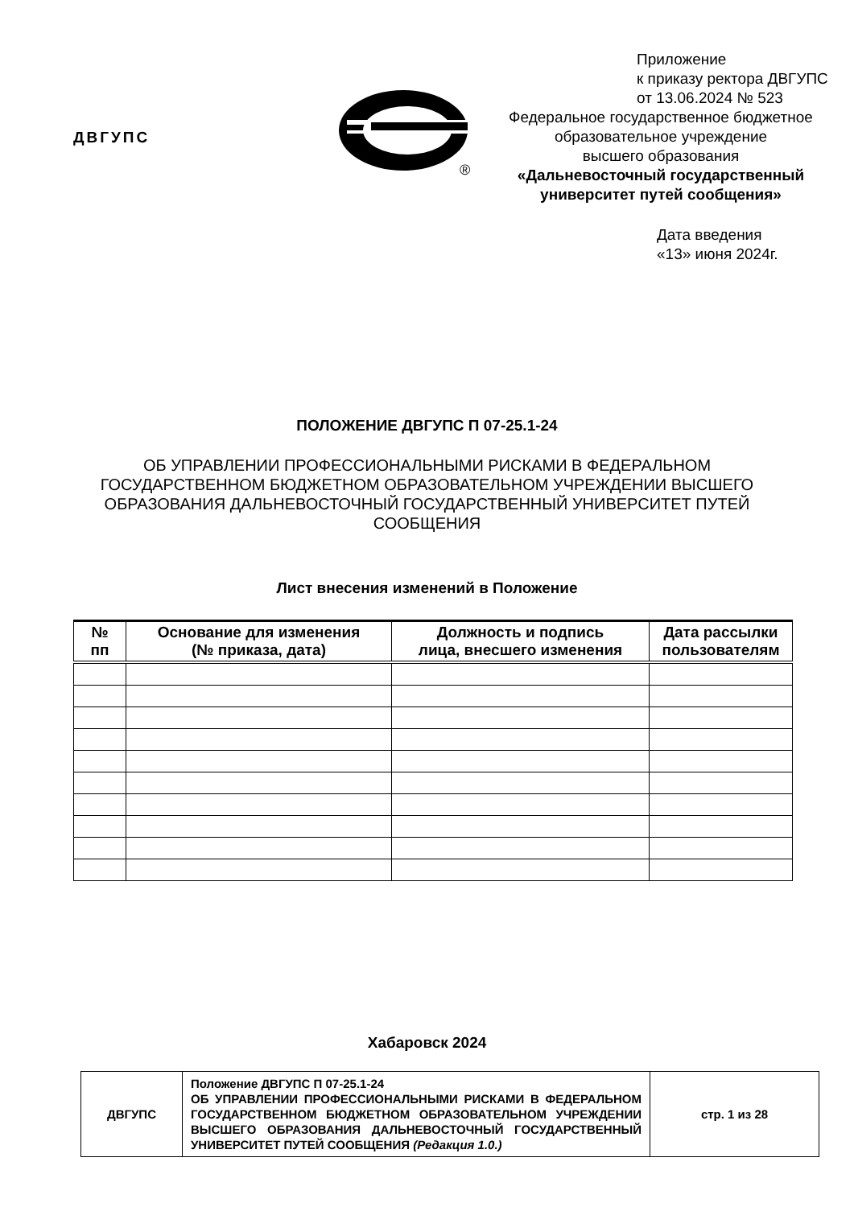ДВГУПС
®
Приложение
к приказу ректора ДВГУПС
от 13.06.2024 № 523
Федеральное государственное бюджетное
образовательное учреждение
высшего образования
«Дальневосточный государственный
университет путей сообщения»
Дата введения
«13» июня 2024г.
ПОЛОЖЕНИЕ ДВГУПС П 07-25.1-24
ОБ УПРАВЛЕНИИ ПРОФЕССИОНАЛЬНЫМИ РИСКАМИ В ФЕДЕРАЛЬНОМ ГОСУДАРСТВЕННОМ БЮДЖЕТНОМ ОБРАЗОВАТЕЛЬНОМ УЧРЕЖДЕНИИ ВЫСШЕГО ОБРАЗОВАНИЯ ДАЛЬНЕВОСТОЧНЫЙ ГОСУДАРСТВЕННЫЙ УНИВЕРСИТЕТ ПУТЕЙ СООБЩЕНИЯ
Лист внесения изменений в Положение
| № пп | Основание для изменения (№ приказа, дата) | Должность и подпись лица, внесшего изменения | Дата рассылки пользователям |
| --- | --- | --- | --- |
Хабаровск 2024
| ДВГУПС | Положение ДВГУПС П 07-25.1-24 ОБ УПРАВЛЕНИИ ПРОФЕССИОНАЛЬНЫМИ РИСКАМИ В ФЕДЕРАЛЬНОМ ГОСУДАРСТВЕННОМ БЮДЖЕТНОМ ОБРАЗОВАТЕЛЬНОМ УЧРЕЖДЕНИИ ВЫСШЕГО ОБРАЗОВАНИЯ ДАЛЬНЕВОСТОЧНЫЙ ГОСУДАРСТВЕННЫЙ УНИВЕРСИТЕТ ПУТЕЙ СООБЩЕНИЯ (Редакция 1.0.) | стр. 1 из 28 |